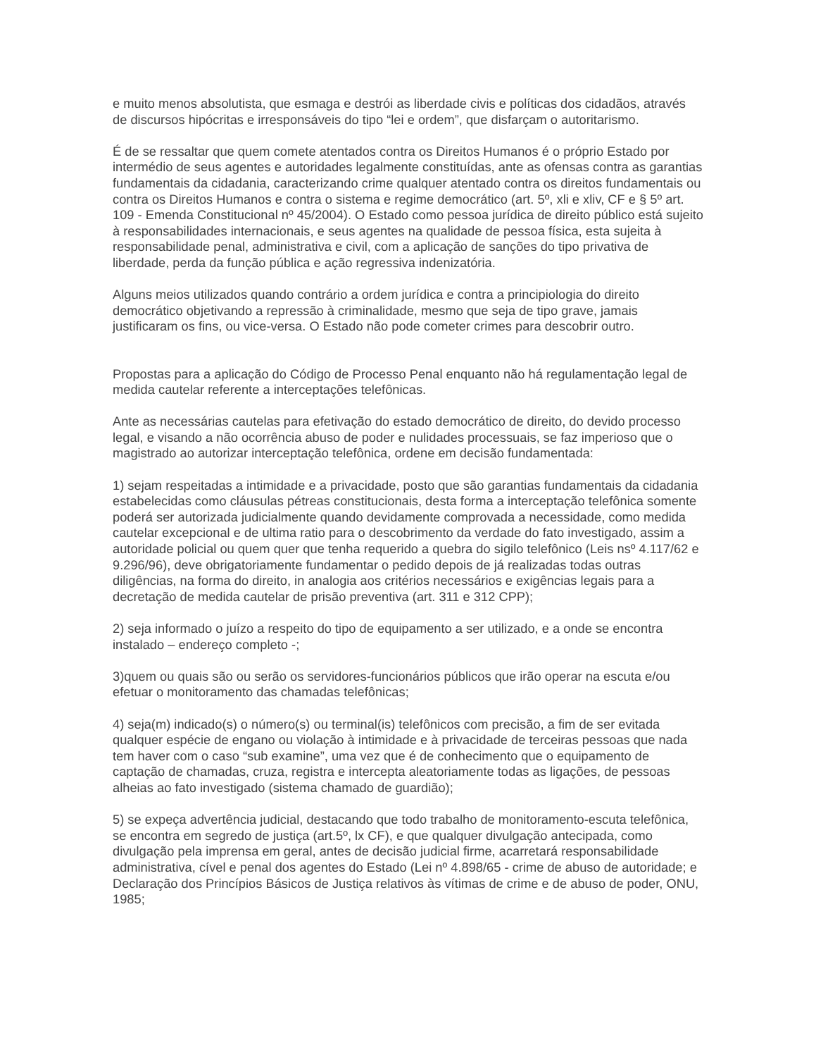e muito menos absolutista, que esmaga e destrói as liberdade civis e políticas dos cidadãos, através de discursos hipócritas e irresponsáveis do tipo “lei e ordem”, que disfarçam o autoritarismo.
É de se ressaltar que quem comete atentados contra os Direitos Humanos é o próprio Estado por intermédio de seus agentes e autoridades legalmente constituídas, ante as ofensas contra as garantias fundamentais da cidadania, caracterizando crime qualquer atentado contra os direitos fundamentais ou contra os Direitos Humanos e contra o sistema e regime democrático (art. 5º, xli e xliv, CF e § 5º art. 109 - Emenda Constitucional nº 45/2004). O Estado como pessoa jurídica de direito público está sujeito à responsabilidades internacionais, e seus agentes na qualidade de pessoa física, esta sujeita à responsabilidade penal, administrativa e civil, com a aplicação de sanções do tipo privativa de liberdade, perda da função pública e ação regressiva indenizatória.
Alguns meios utilizados quando contrário a ordem jurídica e contra a principiologia do direito democrático objetivando a repressão à criminalidade, mesmo que seja de tipo grave, jamais justificaram os fins, ou vice-versa. O Estado não pode cometer crimes para descobrir outro.
Propostas para a aplicação do Código de Processo Penal enquanto não há regulamentação legal de medida cautelar referente a interceptações telefônicas.
Ante as necessárias cautelas para efetivação do estado democrático de direito, do devido processo legal, e visando a não ocorrência abuso de poder e nulidades processuais, se faz imperioso que o magistrado ao autorizar interceptação telefônica, ordene em decisão fundamentada:
1) sejam respeitadas a intimidade e a privacidade, posto que são garantias fundamentais da cidadania estabelecidas como cláusulas pétreas constitucionais, desta forma a interceptação telefônica somente poderá ser autorizada judicialmente quando devidamente comprovada a necessidade, como medida cautelar excepcional e de ultima ratio para o descobrimento da verdade do fato investigado, assim a autoridade policial ou quem quer que tenha requerido a quebra do sigilo telefônico (Leis nsº 4.117/62 e 9.296/96), deve obrigatoriamente fundamentar o pedido depois de já realizadas todas outras diligências, na forma do direito, in analogia aos critérios necessários e exigências legais para a decretação de medida cautelar de prisão preventiva (art. 311 e 312 CPP);
2) seja informado o juízo a respeito do tipo de equipamento a ser utilizado, e a onde se encontra instalado – endereço completo -;
3)quem ou quais são ou serão os servidores-funcionários públicos que irão operar na escuta e/ou efetuar o monitoramento das chamadas telefônicas;
4) seja(m) indicado(s) o número(s) ou terminal(is) telefônicos com precisão, a fim de ser evitada qualquer espécie de engano ou violação à intimidade e à privacidade de terceiras pessoas que nada tem haver com o caso “sub examine”, uma vez que é de conhecimento que o equipamento de captação de chamadas, cruza, registra e intercepta aleatoriamente todas as ligações, de pessoas alheias ao fato investigado (sistema chamado de guardião);
5) se expeça advertência judicial, destacando que todo trabalho de monitoramento-escuta telefônica, se encontra em segredo de justiça (art.5º, lx CF), e que qualquer divulgação antecipada, como divulgação pela imprensa em geral, antes de decisão judicial firme, acarretará responsabilidade administrativa, cível e penal dos agentes do Estado (Lei nº 4.898/65 - crime de abuso de autoridade; e Declaração dos Princípios Básicos de Justiça relativos às vítimas de crime e de abuso de poder, ONU, 1985;